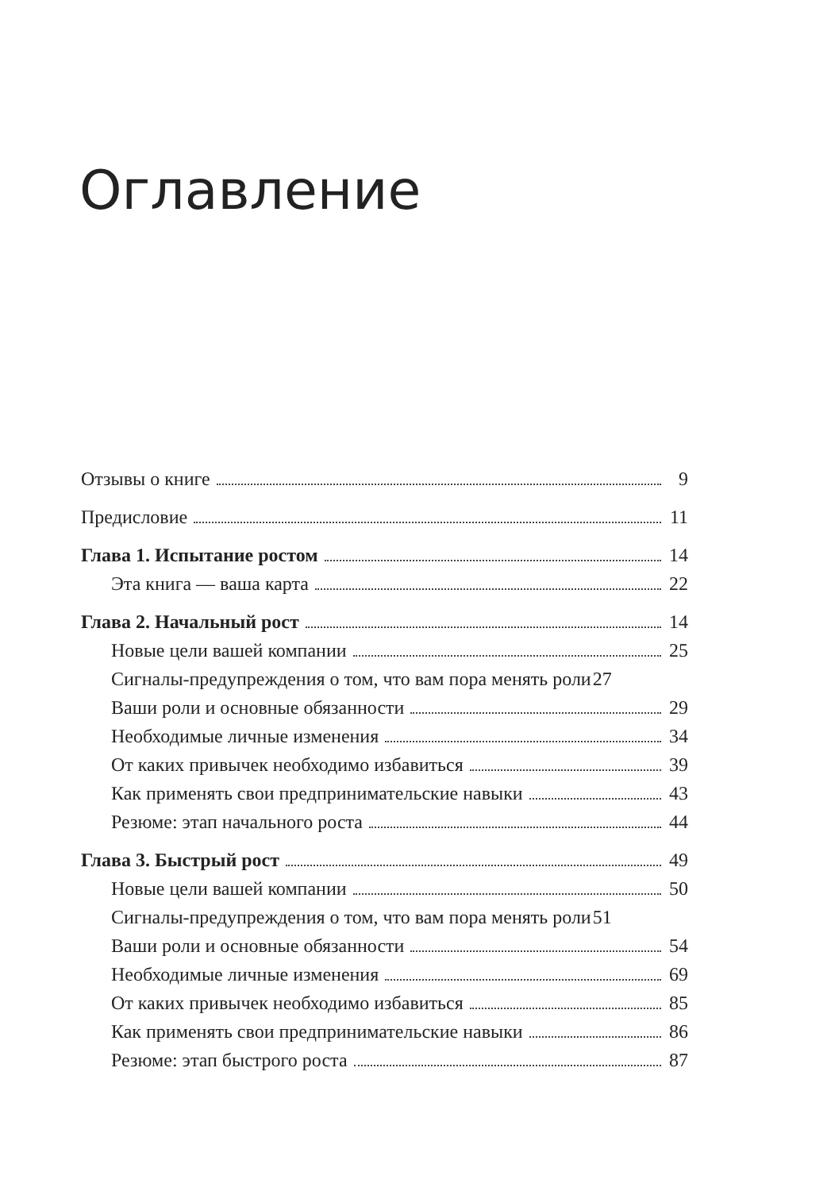Оглавление
Отзывы о книге 9
Предисловие 11
Глава 1. Испытание ростом 14
Эта книга — ваша карта 22
Глава 2. Начальный рост 14
Новые цели вашей компании 25
Сигналы-предупреждения о том, что вам пора менять роли 27
Ваши роли и основные обязанности 29
Необходимые личные изменения 34
От каких привычек необходимо избавиться 39
Как применять свои предпринимательские навыки 43
Резюме: этап начального роста 44
Глава 3. Быстрый рост 49
Новые цели вашей компании 50
Сигналы-предупреждения о том, что вам пора менять роли 51
Ваши роли и основные обязанности 54
Необходимые личные изменения 69
От каких привычек необходимо избавиться 85
Как применять свои предпринимательские навыки 86
Резюме: этап быстрого роста 87